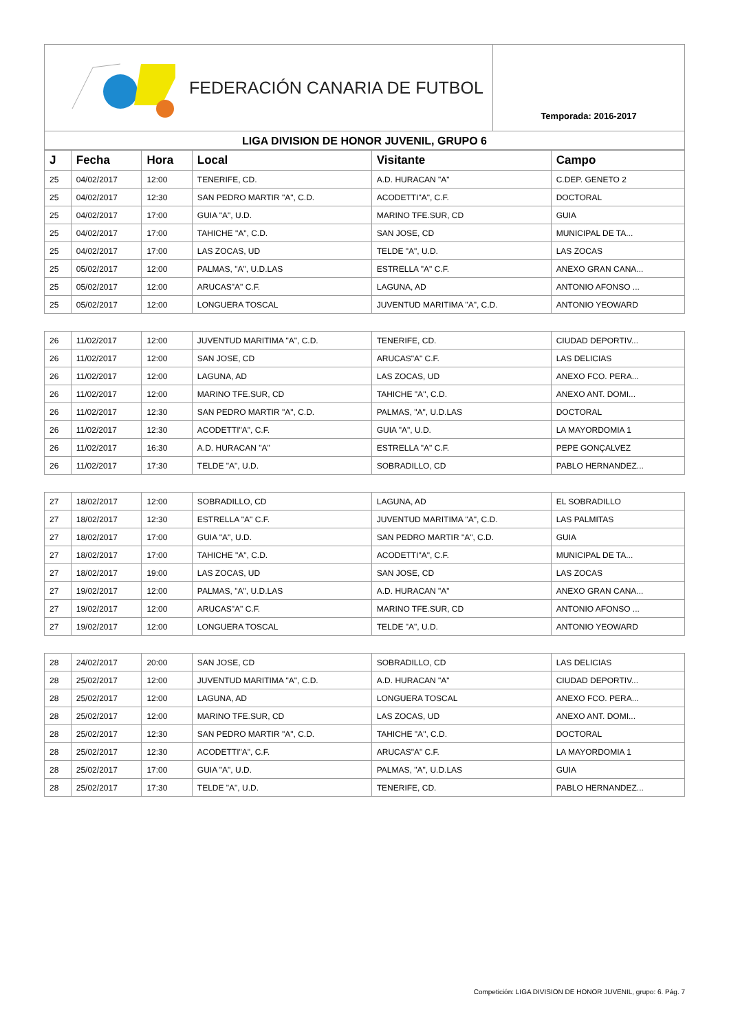FEDERACIÓN CANARIA DE FUTBOL
Temporada: 2016-2017
LIGA DIVISION DE HONOR JUVENIL, GRUPO 6
| J | Fecha | Hora | Local | Visitante | Campo |
| --- | --- | --- | --- | --- | --- |
| 25 | 04/02/2017 | 12:00 | TENERIFE, CD. | A.D. HURACAN "A" | C.DEP. GENETO 2 |
| 25 | 04/02/2017 | 12:30 | SAN PEDRO MARTIR "A", C.D. | ACODETTI"A", C.F. | DOCTORAL |
| 25 | 04/02/2017 | 17:00 | GUIA "A", U.D. | MARINO TFE.SUR, CD | GUIA |
| 25 | 04/02/2017 | 17:00 | TAHICHE "A", C.D. | SAN JOSE, CD | MUNICIPAL DE TA... |
| 25 | 04/02/2017 | 17:00 | LAS ZOCAS, UD | TELDE "A", U.D. | LAS ZOCAS |
| 25 | 05/02/2017 | 12:00 | PALMAS, "A", U.D.LAS | ESTRELLA "A" C.F. | ANEXO GRAN CANA... |
| 25 | 05/02/2017 | 12:00 | ARUCAS"A" C.F. | LAGUNA, AD | ANTONIO AFONSO ... |
| 25 | 05/02/2017 | 12:00 | LONGUERA TOSCAL | JUVENTUD MARITIMA "A", C.D. | ANTONIO YEOWARD |
| 26 | 11/02/2017 | 12:00 | JUVENTUD MARITIMA "A", C.D. | TENERIFE, CD. | CIUDAD DEPORTIV... |
| 26 | 11/02/2017 | 12:00 | SAN JOSE, CD | ARUCAS"A" C.F. | LAS DELICIAS |
| 26 | 11/02/2017 | 12:00 | LAGUNA, AD | LAS ZOCAS, UD | ANEXO FCO. PERA... |
| 26 | 11/02/2017 | 12:00 | MARINO TFE.SUR, CD | TAHICHE "A", C.D. | ANEXO ANT. DOMI... |
| 26 | 11/02/2017 | 12:30 | SAN PEDRO MARTIR "A", C.D. | PALMAS, "A", U.D.LAS | DOCTORAL |
| 26 | 11/02/2017 | 12:30 | ACODETTI"A", C.F. | GUIA "A", U.D. | LA MAYORDOMIA 1 |
| 26 | 11/02/2017 | 16:30 | A.D. HURACAN "A" | ESTRELLA "A" C.F. | PEPE GONÇALVEZ |
| 26 | 11/02/2017 | 17:30 | TELDE "A", U.D. | SOBRADILLO, CD | PABLO HERNANDEZ... |
| 27 | 18/02/2017 | 12:00 | SOBRADILLO, CD | LAGUNA, AD | EL SOBRADILLO |
| 27 | 18/02/2017 | 12:30 | ESTRELLA "A" C.F. | JUVENTUD MARITIMA "A", C.D. | LAS PALMITAS |
| 27 | 18/02/2017 | 17:00 | GUIA "A", U.D. | SAN PEDRO MARTIR "A", C.D. | GUIA |
| 27 | 18/02/2017 | 17:00 | TAHICHE "A", C.D. | ACODETTI"A", C.F. | MUNICIPAL DE TA... |
| 27 | 18/02/2017 | 19:00 | LAS ZOCAS, UD | SAN JOSE, CD | LAS ZOCAS |
| 27 | 19/02/2017 | 12:00 | PALMAS, "A", U.D.LAS | A.D. HURACAN "A" | ANEXO GRAN CANA... |
| 27 | 19/02/2017 | 12:00 | ARUCAS"A" C.F. | MARINO TFE.SUR, CD | ANTONIO AFONSO ... |
| 27 | 19/02/2017 | 12:00 | LONGUERA TOSCAL | TELDE "A", U.D. | ANTONIO YEOWARD |
| 28 | 24/02/2017 | 20:00 | SAN JOSE, CD | SOBRADILLO, CD | LAS DELICIAS |
| 28 | 25/02/2017 | 12:00 | JUVENTUD MARITIMA "A", C.D. | A.D. HURACAN "A" | CIUDAD DEPORTIV... |
| 28 | 25/02/2017 | 12:00 | LAGUNA, AD | LONGUERA TOSCAL | ANEXO FCO. PERA... |
| 28 | 25/02/2017 | 12:00 | MARINO TFE.SUR, CD | LAS ZOCAS, UD | ANEXO ANT. DOMI... |
| 28 | 25/02/2017 | 12:30 | SAN PEDRO MARTIR "A", C.D. | TAHICHE "A", C.D. | DOCTORAL |
| 28 | 25/02/2017 | 12:30 | ACODETTI"A", C.F. | ARUCAS"A" C.F. | LA MAYORDOMIA 1 |
| 28 | 25/02/2017 | 17:00 | GUIA "A", U.D. | PALMAS, "A", U.D.LAS | GUIA |
| 28 | 25/02/2017 | 17:30 | TELDE "A", U.D. | TENERIFE, CD. | PABLO HERNANDEZ... |
Competición: LIGA DIVISION DE HONOR JUVENIL, grupo: 6. Pág. 7